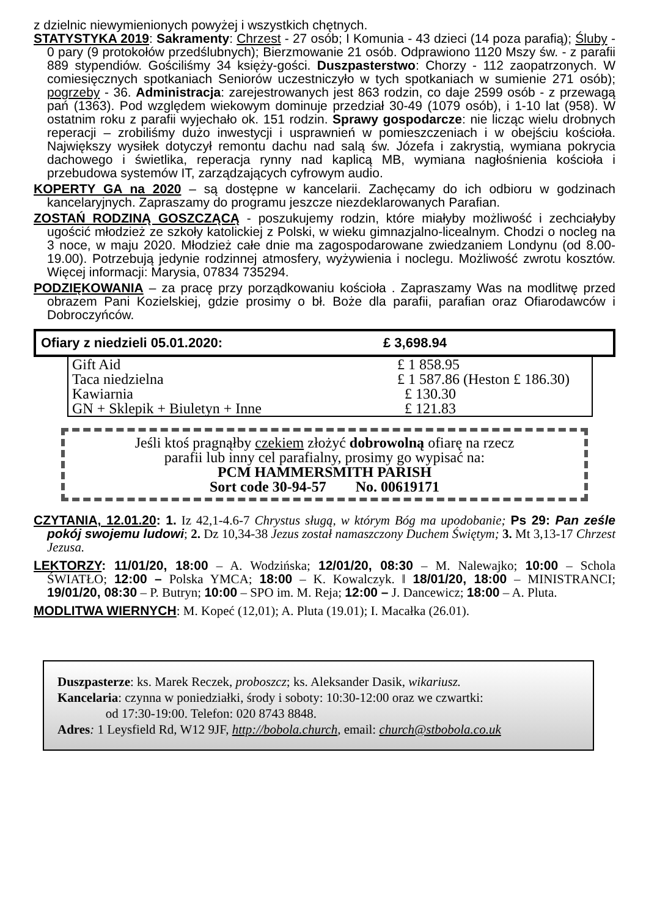z dzielnic niewymienionych powyżej i wszystkich chętnych.
STATYSTYKA 2019: Sakramenty: Chrzest - 27 osób; I Komunia - 43 dzieci (14 poza parafią); Śluby - 0 pary (9 protokołów przedślubnych); Bierzmowanie 21 osób. Odprawiono 1120 Mszy św. - z parafii 889 stypendiów. Gościliśmy 34 księży-gości. Duszpasterstwo: Chorzy - 112 zaopatrzonych. W comiesięcznych spotkaniach Seniorów uczestniczyło w tych spotkaniach w sumienie 271 osób); pogrzeby - 36. Administracja: zarejestrowanych jest 863 rodzin, co daje 2599 osób - z przewagą pań (1363). Pod względem wiekowym dominuje przedział 30-49 (1079 osób), i 1-10 lat (958). W ostatnim roku z parafii wyjechało ok. 151 rodzin. Sprawy gospodarcze: nie licząc wielu drobnych reperacji – zrobiliśmy dużo inwestycji i usprawnień w pomieszczeniach i w obejściu kościoła. Największy wysiłek dotyczył remontu dachu nad salą św. Józefa i zakrystią, wymiana pokrycia dachowego i świetlika, reperacja rynny nad kaplicą MB, wymiana nagłośnienia kościoła i przebudowa systemów IT, zarządzających cyfrowym audio.
KOPERTY GA na 2020 – są dostępne w kancelarii. Zachęcamy do ich odbioru w godzinach kancelaryjnych. Zapraszamy do programu jeszcze niezdeklarowanych Parafian.
ZOSTAŃ RODZINĄ GOSZCZĄCĄ - poszukujemy rodzin, które miałyby możliwość i zechciałyby ugościć młodzież ze szkoły katolickiej z Polski, w wieku gimnazjalno-licealnym. Chodzi o nocleg na 3 noce, w maju 2020. Młodzież całe dnie ma zagospodarowane zwiedzaniem Londynu (od 8.00-19.00). Potrzebują jedynie rodzinnej atmosfery, wyżywienia i noclegu. Możliwość zwrotu kosztów. Więcej informacji: Marysia, 07834 735294.
PODZIĘKOWANIA – za pracę przy porządkowaniu kościoła . Zapraszamy Was na modlitwę przed obrazem Pani Kozielskiej, gdzie prosimy o bł. Boże dla parafii, parafian oraz Ofiarodawców i Dobroczyńców.
Ofiary z niedzieli 05.01.2020: £ 3,698.94
| Gift Aid | £ 1 858.95 |
| Taca niedzielna | £ 1 587.86 (Heston £ 186.30) |
| Kawiarnia | £ 130.30 |
| GN + Sklepik + Biuletyn + Inne | £ 121.83 |
Jeśli ktoś pragnąłby czekiem złożyć dobrowolną ofiarę na rzecz
parafii lub inny cel parafialny, prosimy go wypisać na:
PCM HAMMERSMITH PARISH
Sort code 30-94-57 No. 00619171
CZYTANIA, 12.01.20: 1. Iz 42,1-4.6-7 Chrystus sługą, w którym Bóg ma upodobanie; Ps 29: Pan ześle pokój swojemu ludowi; 2. Dz 10,34-38 Jezus został namaszczony Duchem Świętym; 3. Mt 3,13-17 Chrzest Jezusa.
LEKTORZY: 11/01/20, 18:00 – A. Wodzińska; 12/01/20, 08:30 – M. Nalewajko; 10:00 – Schola ŚWIATŁO; 12:00 – Polska YMCA; 18:00 – K. Kowalczyk. ‖ 18/01/20, 18:00 – MINISTRANCI; 19/01/20, 08:30 – P. Butryn; 10:00 – SPO im. M. Reja; 12:00 – J. Dancewicz; 18:00 – A. Pluta.
MODLITWA WIERNYCH: M. Kopeć (12,01); A. Pluta (19.01); I. Macałka (26.01).
Duszpasterze: ks. Marek Reczek, proboszcz; ks. Aleksander Dasik, wikariusz.
Kancelaria: czynna w poniedziałki, środy i soboty: 10:30-12:00 oraz we czwartki:
od 17:30-19:00. Telefon: 020 8743 8848.
Adres: 1 Leysfield Rd, W12 9JF, http://bobola.church, email: church@stbobola.co.uk